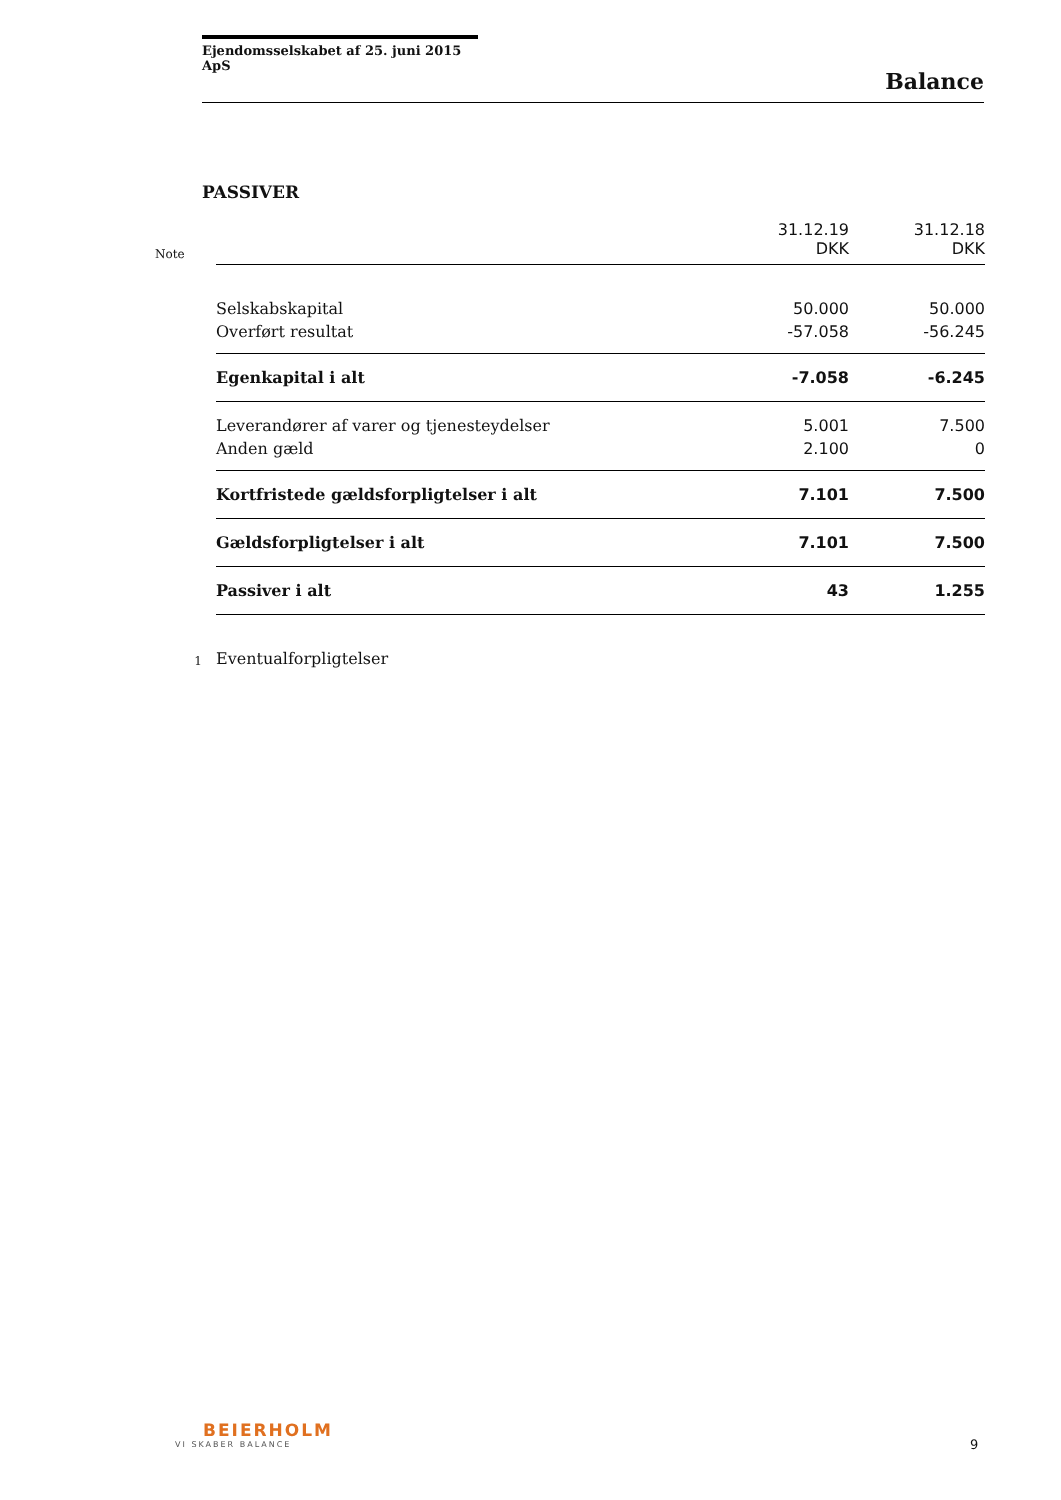Ejendomsselskabet af 25. juni 2015 ApS
Balance
PASSIVER
| Note | | 31.12.19 DKK | 31.12.18 DKK |
| | Selskabskapital | 50.000 | 50.000 |
| | Overført resultat | -57.058 | -56.245 |
| | Egenkapital i alt | -7.058 | -6.245 |
| | Leverandører af varer og tjenesteydelser | 5.001 | 7.500 |
| | Anden gæld | 2.100 | 0 |
| | Kortfristede gældsforpligtelser i alt | 7.101 | 7.500 |
| | Gældsforpligtelser i alt | 7.101 | 7.500 |
| | Passiver i alt | 43 | 1.255 |
| 1 | Eventualforpligtelser | | |
BEIERHOLM
VI SKABER BALANCE
9